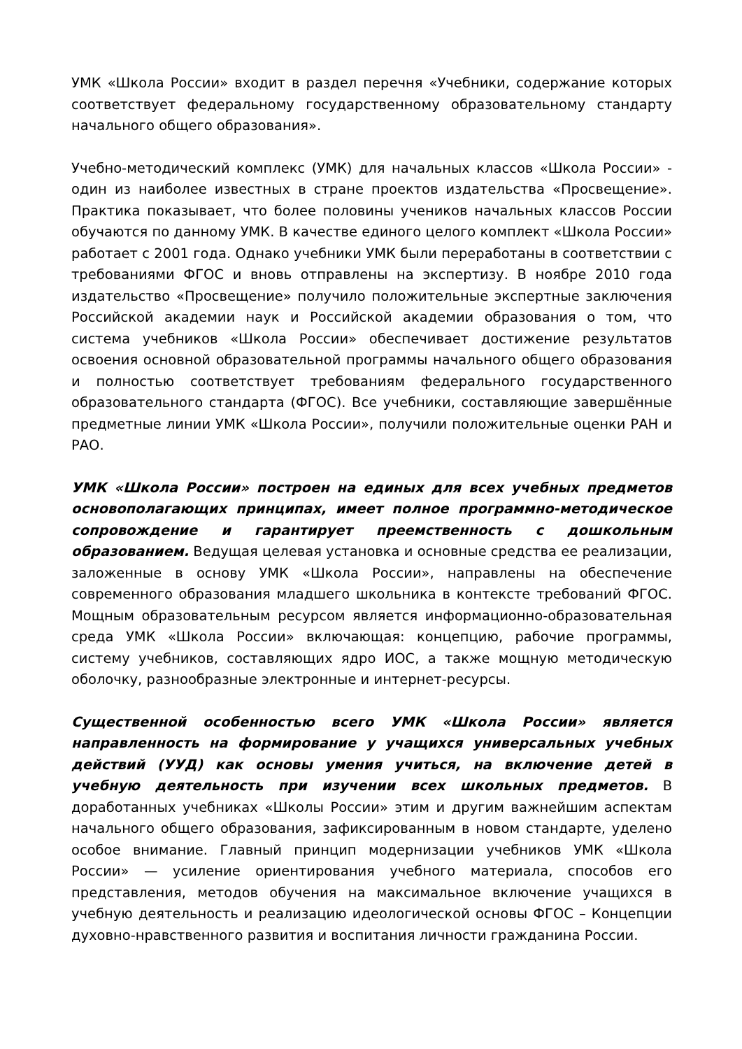УМК «Школа России» входит в раздел перечня «Учебники, содержание которых соответствует федеральному государственному образовательному стандарту начального общего образования».
Учебно-методический комплекс (УМК) для начальных классов «Школа России» - один из наиболее известных в стране проектов издательства «Просвещение». Практика показывает, что более половины учеников начальных классов России обучаются по данному УМК. В качестве единого целого комплект «Школа России» работает с 2001 года. Однако учебники УМК были переработаны в соответствии с требованиями ФГОС и вновь отправлены на экспертизу. В ноябре 2010 года издательство «Просвещение» получило положительные экспертные заключения Российской академии наук и Российской академии образования о том, что система учебников «Школа России» обеспечивает достижение результатов освоения основной образовательной программы начального общего образования и полностью соответствует требованиям федерального государственного образовательного стандарта (ФГОС). Все учебники, составляющие завершённые предметные линии УМК «Школа России», получили положительные оценки РАН и РАО.
УМК «Школа России» построен на единых для всех учебных предметов основополагающих принципах, имеет полное программно-методическое сопровождение и гарантирует преемственность с дошкольным образованием. Ведущая целевая установка и основные средства ее реализации, заложенные в основу УМК «Школа России», направлены на обеспечение современного образования младшего школьника в контексте требований ФГОС. Мощным образовательным ресурсом является информационно-образовательная среда УМК «Школа России» включающая: концепцию, рабочие программы, систему учебников, составляющих ядро ИОС, а также мощную методическую оболочку, разнообразные электронные и интернет-ресурсы.
Существенной особенностью всего УМК «Школа России» является направленность на формирование у учащихся универсальных учебных действий (УУД) как основы умения учиться, на включение детей в учебную деятельность при изучении всех школьных предметов. В доработанных учебниках «Школы России» этим и другим важнейшим аспектам начального общего образования, зафиксированным в новом стандарте, уделено особое внимание. Главный принцип модернизации учебников УМК «Школа России» — усиление ориентирования учебного материала, способов его представления, методов обучения на максимальное включение учащихся в учебную деятельность и реализацию идеологической основы ФГОС – Концепции духовно-нравственного развития и воспитания личности гражданина России.